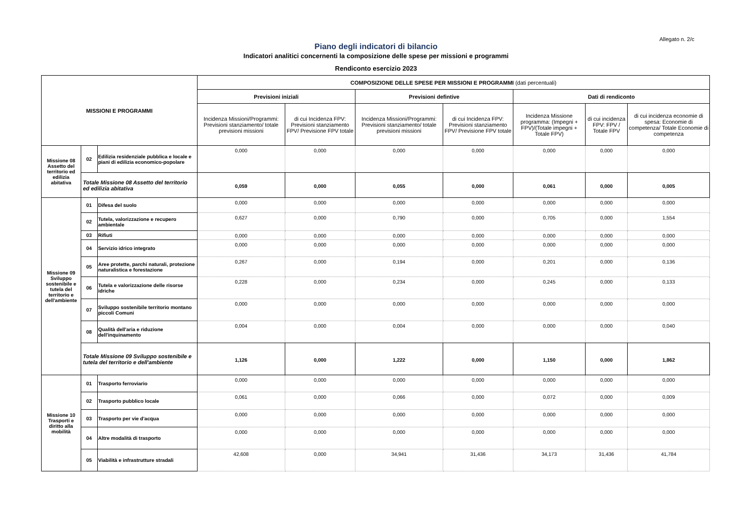Allegato n. 2/c
Piano degli indicatori di bilancio
Indicatori analitici concernenti la composizione delle spese per missioni e programmi
Rendiconto esercizio 2023
| MISSIONI E PROGRAMMI | | | COMPOSIZIONE DELLE SPESE PER MISSIONI E PROGRAMMI (dati percentuali) | | | | | | |
| --- | --- | --- | --- | --- | --- | --- | --- | --- | --- |
| | | | Previsioni iniziali | | Previsioni defintive | | Dati di rendiconto | | |
| | | | Incidenza Missioni/Programmi: Previsioni stanziamento/ totale previsioni missioni | di cui Incidenza FPV: Previsioni stanziamento FPV/ Previsione FPV totale | Incidenza Missioni/Programmi: Previsioni stanziamento/ totale previsioni missioni | di cui Incidenza FPV: Previsioni stanziamento FPV/ Previsione FPV totale | Incidenza Missione programma: (Impegni + FPV)/(Totale impegni + Totale FPV) | di cui incidenza FPV: FPV / Totale FPV | di cui incidenza economie di spesa: Economie di competenza/ Totale Economie di competenza |
| Missione 08 Assetto del territorio ed edilizia abitativa | 02 | Edilizia residenziale pubblica e locale e piani di edilizia economico-popolare | 0,000 | 0,000 | 0,000 | 0,000 | 0,000 | 0,000 | 0,000 |
| | Totale Missione 08 Assetto del territorio ed edilizia abitativa | | 0,059 | 0,000 | 0,055 | 0,000 | 0,061 | 0,000 | 0,005 |
| Missione 09 Sviluppo sostenibile e tutela del territorio e dell'ambiente | 01 | Difesa del suolo | 0,000 | 0,000 | 0,000 | 0,000 | 0,000 | 0,000 | 0,000 |
| | 02 | Tutela, valorizzazione e recupero ambientale | 0,627 | 0,000 | 0,790 | 0,000 | 0,705 | 0,000 | 1,554 |
| | 03 | Rifiuti | 0,000 | 0,000 | 0,000 | 0,000 | 0,000 | 0,000 | 0,000 |
| | 04 | Servizio idrico integrato | 0,000 | 0,000 | 0,000 | 0,000 | 0,000 | 0,000 | 0,000 |
| | 05 | Aree protette, parchi naturali, protezione naturalistica e forestazione | 0,267 | 0,000 | 0,194 | 0,000 | 0,201 | 0,000 | 0,136 |
| | 06 | Tutela e valorizzazione delle risorse idriche | 0,228 | 0,000 | 0,234 | 0,000 | 0,245 | 0,000 | 0,133 |
| | 07 | Sviluppo sostenibile territorio montano piccoli Comuni | 0,000 | 0,000 | 0,000 | 0,000 | 0,000 | 0,000 | 0,000 |
| | 08 | Qualità dell'aria e riduzione dell'inquinamento | 0,004 | 0,000 | 0,004 | 0,000 | 0,000 | 0,000 | 0,040 |
| | Totale Missione 09 Sviluppo sostenibile e tutela del territorio e dell'ambiente | | 1,126 | 0,000 | 1,222 | 0,000 | 1,150 | 0,000 | 1,862 |
| Missione 10 Trasporti e diritto alla mobilità | 01 | Trasporto ferroviario | 0,000 | 0,000 | 0,000 | 0,000 | 0,000 | 0,000 | 0,000 |
| | 02 | Trasporto pubblico locale | 0,061 | 0,000 | 0,066 | 0,000 | 0,072 | 0,000 | 0,009 |
| | 03 | Trasporto per vie d'acqua | 0,000 | 0,000 | 0,000 | 0,000 | 0,000 | 0,000 | 0,000 |
| | 04 | Altre modalità di trasporto | 0,000 | 0,000 | 0,000 | 0,000 | 0,000 | 0,000 | 0,000 |
| | 05 | Viabilità e infrastrutture stradali | 42,608 | 0,000 | 34,941 | 31,436 | 34,173 | 31,436 | 41,784 |